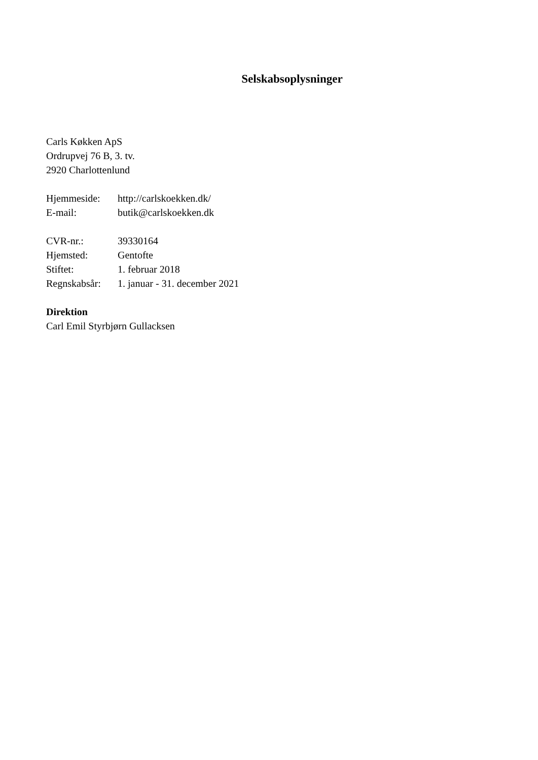Selskabsoplysninger
Carls Køkken ApS
Ordrupvej 76 B, 3. tv.
2920 Charlottenlund
| Hjemmeside: | http://carlskoekken.dk/ |
| E-mail: | butik@carlskoekken.dk |
| CVR-nr.: | 39330164 |
| Hjemsted: | Gentofte |
| Stiftet: | 1. februar 2018 |
| Regnskabsår: | 1. januar - 31. december 2021 |
Direktion
Carl Emil Styrbjørn Gullacksen